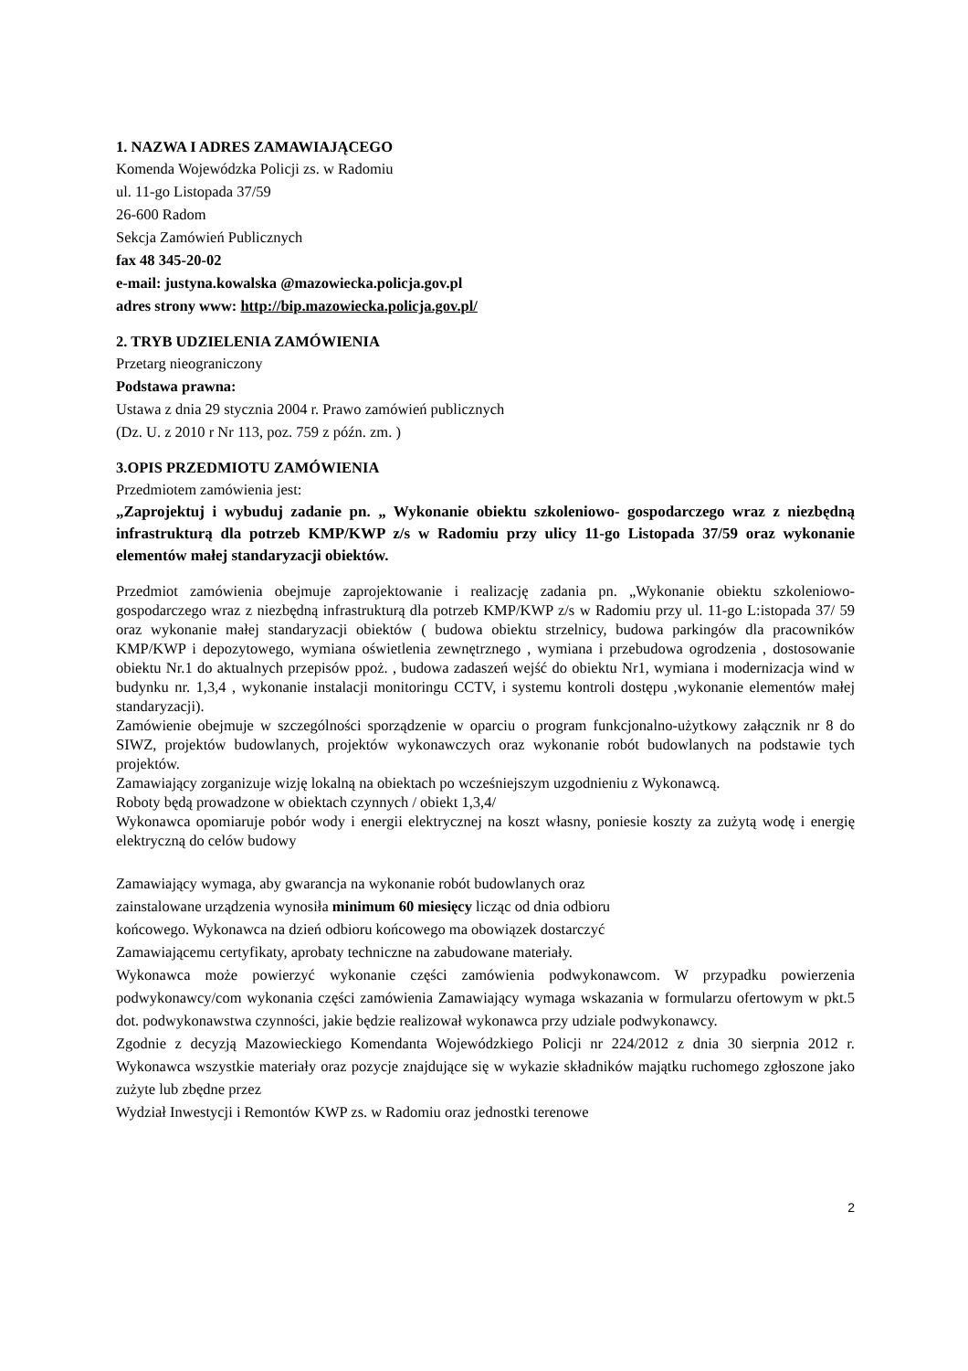1. NAZWA I ADRES ZAMAWIAJĄCEGO
Komenda Wojewódzka Policji zs. w Radomiu
ul. 11-go Listopada 37/59
26-600 Radom
Sekcja Zamówień Publicznych
fax 48 345-20-02
e-mail: justyna.kowalska @mazowiecka.policja.gov.pl
adres strony www: http://bip.mazowiecka.policja.gov.pl/
2. TRYB UDZIELENIA ZAMÓWIENIA
Przetarg nieograniczony
Podstawa prawna:
Ustawa z dnia 29 stycznia 2004 r. Prawo zamówień publicznych
(Dz. U. z 2010 r Nr 113, poz. 759 z późn. zm. )
3.OPIS PRZEDMIOTU ZAMÓWIENIA
Przedmiotem zamówienia jest:
„Zaprojektuj i wybuduj zadanie pn. „ Wykonanie obiektu szkoleniowo- gospodarczego wraz z niezbędną infrastrukturą dla potrzeb KMP/KWP z/s w Radomiu przy ulicy 11-go Listopada 37/59 oraz wykonanie elementów małej standaryzacji obiektów.
Przedmiot zamówienia obejmuje zaprojektowanie i realizację zadania pn. „Wykonanie obiektu szkoleniowo- gospodarczego wraz z niezbędną infrastrukturą dla potrzeb KMP/KWP z/s w Radomiu przy ul. 11-go L:istopada 37/ 59 oraz wykonanie małej standaryzacji obiektów ( budowa obiektu strzelnicy, budowa parkingów dla pracowników KMP/KWP i depozytowego, wymiana oświetlenia zewnętrznego , wymiana i przebudowa ogrodzenia , dostosowanie obiektu Nr.1 do aktualnych przepisów ppoż. , budowa zadaszeń wejść do obiektu Nr1, wymiana i modernizacja wind w budynku nr. 1,3,4 , wykonanie instalacji monitoringu CCTV, i systemu kontroli dostępu ,wykonanie elementów małej standaryzacji).
Zamówienie obejmuje w szczególności sporządzenie w oparciu o program funkcjonalno-użytkowy załącznik nr 8 do SIWZ, projektów budowlanych, projektów wykonawczych oraz wykonanie robót budowlanych na podstawie tych projektów.
Zamawiający zorganizuje wizję lokalną na obiektach po wcześniejszym uzgodnieniu z Wykonawcą.
Roboty będą prowadzone w obiektach czynnych / obiekt 1,3,4/
Wykonawca opomiaruje pobór wody i energii elektrycznej na koszt własny, poniesie koszty za zużytą wodę i energię elektryczną do celów budowy
Zamawiający wymaga, aby gwarancja na wykonanie robót budowlanych oraz
zainstalowane urządzenia wynosiła minimum 60 miesięcy licząc od dnia odbioru
końcowego. Wykonawca na dzień odbioru końcowego ma obowiązek dostarczyć
Zamawiającemu certyfikaty, aprobaty techniczne na zabudowane materiały.
Wykonawca może powierzyć wykonanie części zamówienia podwykonawcom. W przypadku powierzenia podwykonawcy/com wykonania części zamówienia Zamawiający wymaga wskazania w formularzu ofertowym w pkt.5 dot. podwykonawstwa czynności, jakie będzie realizował wykonawca przy udziale podwykonawcy.
Zgodnie z decyzją Mazowieckiego Komendanta Wojewódzkiego Policji nr 224/2012 z dnia 30 sierpnia 2012 r. Wykonawca wszystkie materiały oraz pozycje znajdujące się w wykazie składników majątku ruchomego zgłoszone jako zużyte lub zbędne przez
Wydział Inwestycji i Remontów KWP zs. w Radomiu oraz jednostki terenowe
2